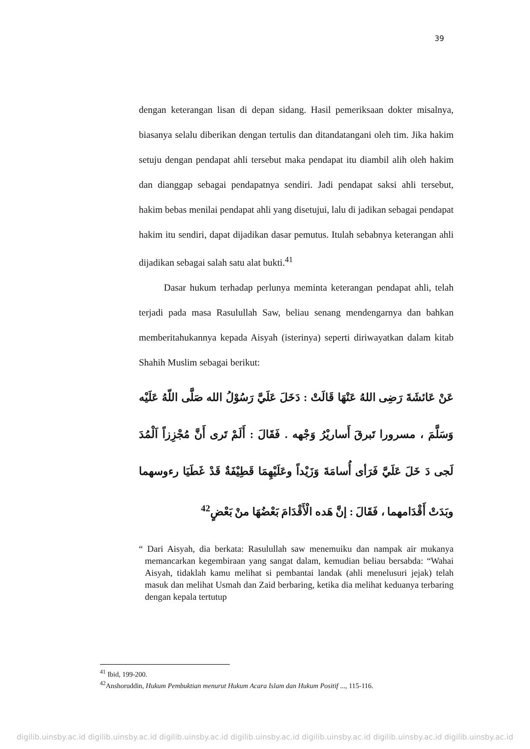39
dengan keterangan lisan di depan sidang. Hasil pemeriksaan dokter misalnya, biasanya selalu diberikan dengan tertulis dan ditandatangani oleh tim. Jika hakim setuju dengan pendapat ahli tersebut maka pendapat itu diambil alih oleh hakim dan dianggap sebagai pendapatnya sendiri. Jadi pendapat saksi ahli tersebut, hakim bebas menilai pendapat ahli yang disetujui, lalu di jadikan sebagai pendapat hakim itu sendiri, dapat dijadikan dasar pemutus. Itulah sebabnya keterangan ahli dijadikan sebagai salah satu alat bukti.<sup>41</sup>
Dasar hukum terhadap perlunya meminta keterangan pendapat ahli, telah terjadi pada masa Rasulullah Saw, beliau senang mendengarnya dan bahkan memberitahukannya kepada Aisyah (isterinya) seperti diriwayatkan dalam kitab Shahih Muslim sebagai berikut:
عَنْ عَائشَةَ رَضِى اللهُ عَنْهَا قَالَتْ : دَخَلَ عَلَيَّ رَسُوْلُ الله صَلَّى اللّهُ عَلَيْه وَسَلَّمَ ، مسرورا تَبرقَ أَساريْرُ وَجْهه . فَقَالَ : أَلَمْ تَرى أَنَّ مُجْزِزاً اَلْمُدَ لَجى دَ خَلَ عَلَيَّ فَرَأى أُسامَةَ وَزَيْداً وعَلَيْهِمَا قَطِيْفَةٌ قَدْ غَطَيَا رءوسهما وبَدَتْ أَقْدَامهما ، فَقَالَ : إنَّ هَده الْأَقْدَامَ بَعْضُهَا منْ بَعْضٍ<sup>42</sup>
“ Dari Aisyah, dia berkata: Rasulullah saw menemuiku dan nampak air mukanya memancarkan kegembiraan yang sangat dalam, kemudian beliau bersabda: “Wahai Aisyah, tidaklah kamu melihat si pembantai landak (ahli menelusuri jejak) telah masuk dan melihat Usmah dan Zaid berbaring, ketika dia melihat keduanya terbaring dengan kepala tertutup
<sup>41</sup> Ibid, 199-200.
<sup>42</sup> Anshoruddin, Hukum Pembuktian menurut Hukum Acara Islam dan Hukum Positif ..., 115-116.
digilib.uinsby.ac.id digilib.uinsby.ac.id digilib.uinsby.ac.id digilib.uinsby.ac.id digilib.uinsby.ac.id digilib.uinsby.ac.id digilib.uinsby.ac.id